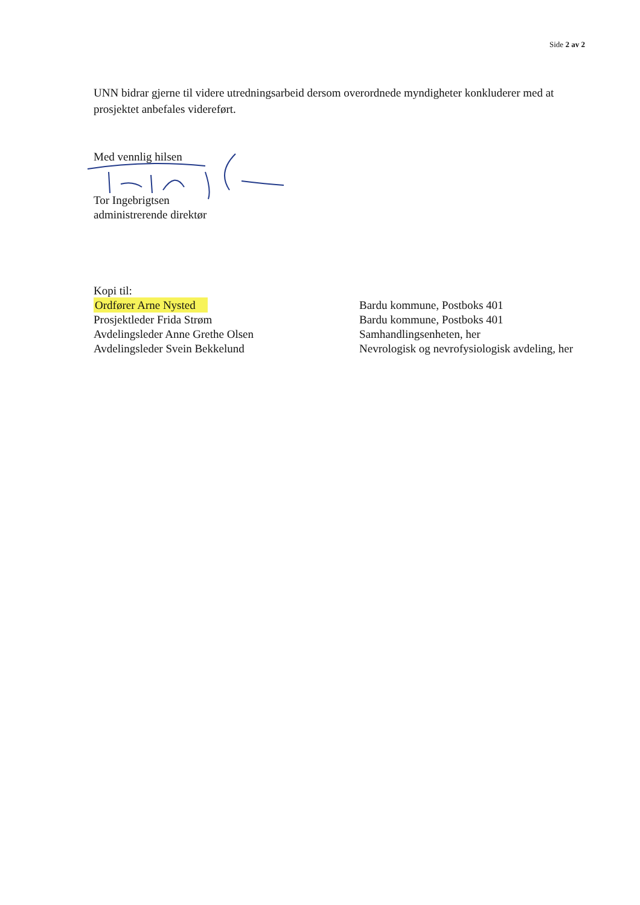Side 2 av 2
UNN bidrar gjerne til videre utredningsarbeid dersom overordnede myndigheter konkluderer med at prosjektet anbefales videreført.
Med vennlig hilsen
Tor Ingebrigtsen
administrerende direktør
| Kopi til: | |
| Ordfører Arne Nysted | Bardu kommune, Postboks 401 |
| Prosjektleder Frida Strøm | Bardu kommune, Postboks 401 |
| Avdelingsleder Anne Grethe Olsen | Samhandlingsenheten, her |
| Avdelingsleder Svein Bekkelund | Nevrologisk og nevrofysiologisk avdeling, her |